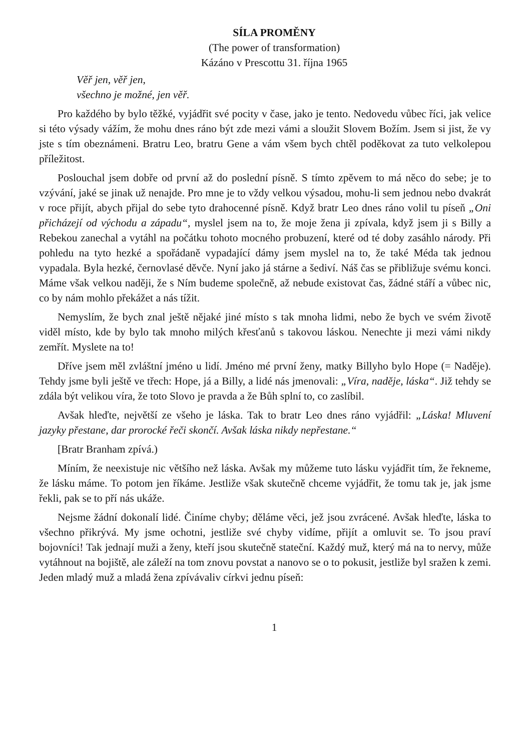SÍLA PROMĚNY
(The power of transformation)
Kázáno v Prescottu 31. října 1965
Věř jen, věř jen,
všechno je možné, jen věř.
Pro každého by bylo těžké, vyjádřit své pocity v čase, jako je tento. Nedovedu vůbec říci, jak velice si této výsady vážím, že mohu dnes ráno být zde mezi vámi a sloužit Slovem Božím. Jsem si jist, že vy jste s tím obeznámeni. Bratru Leo, bratru Gene a vám všem bych chtěl poděkovat za tuto velkolepou příležitost.
Poslouchal jsem dobře od první až do poslední písně. S tímto zpěvem to má něco do sebe; je to vzývání, jaké se jinak už nenajde. Pro mne je to vždy velkou výsadou, mohu-li sem jednou nebo dvakrát v roce přijít, abych přijal do sebe tyto drahocenné písně. Když bratr Leo dnes ráno volil tu píseň „Oni přicházejí od východu a západu“, myslel jsem na to, že moje žena ji zpívala, když jsem ji s Billy a Rebekou zanechal a vytáhl na počátku tohoto mocného probuzení, které od té doby zasáhlo národy. Při pohledu na tyto hezké a spořádaně vypadající dámy jsem myslel na to, že také Méda tak jednou vypadala. Byla hezké, černovlasé děvče. Nyní jako já stárne a šediví. Náš čas se přibližuje svému konci. Máme však velkou naději, že s Ním budeme společně, až nebude existovat čas, žádné stáří a vůbec nic, co by nám mohlo překážet a nás tížit.
Nemyslím, že bych znal ještě nějaké jiné místo s tak mnoha lidmi, nebo že bych ve svém životě viděl místo, kde by bylo tak mnoho milých křesťanů s takovou láskou. Nenechte ji mezi vámi nikdy zemřít. Myslete na to!
Dříve jsem měl zvláštní jméno u lidí. Jméno mé první ženy, matky Billyho bylo Hope (= Naděje). Tehdy jsme byli ještě ve třech: Hope, já a Billy, a lidé nás jmenovali: „Víra, naděje, láska“. Již tehdy se zdála být velikou víra, že toto Slovo je pravda a že Bůh splní to, co zaslíbil.
Avšak hleďte, největší ze všeho je láska. Tak to bratr Leo dnes ráno vyjádřil: „Láska! Mluvení jazyky přestane, dar prorocké řeči skončí. Avšak láska nikdy nepřestane.“
[Bratr Branham zpívá.)
Míním, že neexistuje nic většího než láska. Avšak my můžeme tuto lásku vyjádřit tím, že řekneme, že lásku máme. To potom jen říkáme. Jestliže však skutečně chceme vyjádřit, že tomu tak je, jak jsme řekli, pak se to pří nás ukáže.
Nejsme žádní dokonalí lidé. Činíme chyby; děláme věci, jež jsou zvrácené. Avšak hleďte, láska to všechno přikrývá. My jsme ochotni, jestliže své chyby vidíme, přijít a omluvit se. To jsou praví bojovníci! Tak jednají muži a ženy, kteří jsou skutečně stateční. Každý muž, který má na to nervy, může vytáhnout na bojiště, ale záleží na tom znovu povstat a nanovo se o to pokusit, jestliže byl sražen k zemi. Jeden mladý muž a mladá žena zpívávaliv církvi jednu píseň:
1